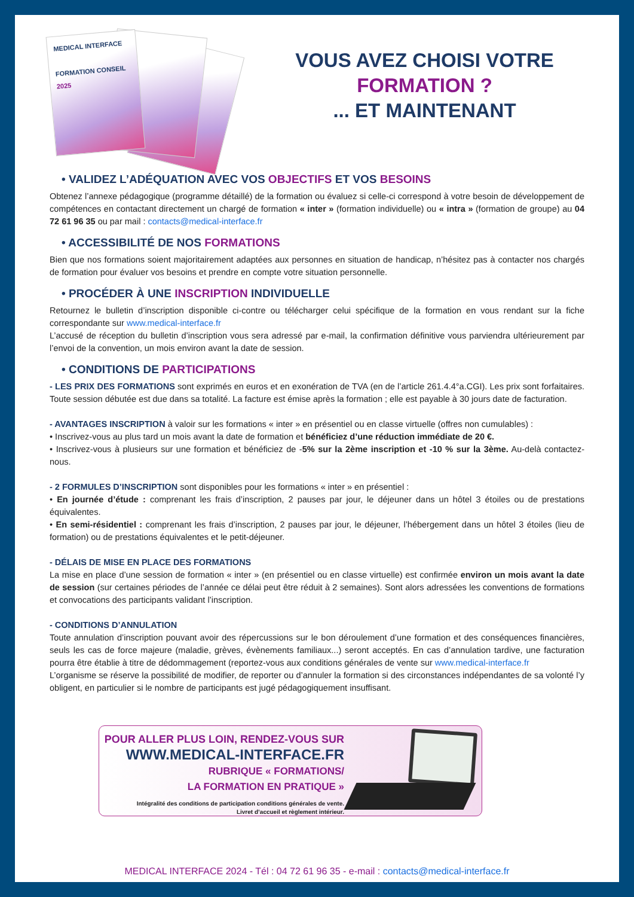MEDICAL INTERFACE
FORMATION CONSEIL
2025
VOUS AVEZ CHOISI VOTRE
FORMATION ?
... ET MAINTENANT
• VALIDEZ L’ADÉQUATION AVEC VOS OBJECTIFS ET VOS BESOINS
Obtenez l’annexe pédagogique (programme détaillé) de la formation ou évaluez si celle-ci correspond à votre besoin de développement de compétences en contactant directement un chargé de formation « inter » (formation individuelle) ou « intra » (formation de groupe) au 04 72 61 96 35 ou par mail : contacts@medical-interface.fr
• ACCESSIBILITÉ DE NOS FORMATIONS
Bien que nos formations soient majoritairement adaptées aux personnes en situation de handicap, n’hésitez pas à contacter nos chargés de formation pour évaluer vos besoins et prendre en compte votre situation personnelle.
• PROCÉDER À UNE INSCRIPTION INDIVIDUELLE
Retournez le bulletin d’inscription disponible ci-contre ou télécharger celui spécifique de la formation en vous rendant sur la fiche correspondante sur www.medical-interface.fr
L’accusé de réception du bulletin d’inscription vous sera adressé par e-mail, la confirmation définitive vous parviendra ultérieurement par l’envoi de la convention, un mois environ avant la date de session.
• CONDITIONS DE PARTICIPATIONS
- LES PRIX DES FORMATIONS sont exprimés en euros et en exonération de TVA (en de l’article 261.4.4°a.CGI). Les prix sont forfaitaires. Toute session débutée est due dans sa totalité. La facture est émise après la formation ; elle est payable à 30 jours date de facturation.
- AVANTAGES INSCRIPTION à valoir sur les formations « inter » en présentiel ou en classe virtuelle (offres non cumulables) :
• Inscrivez-vous au plus tard un mois avant la date de formation et bénéficiez d’une réduction immédiate de 20 €.
• Inscrivez-vous à plusieurs sur une formation et bénéficiez de -5% sur la 2ème inscription et -10 % sur la 3ème. Au-delà contactez-nous.
- 2 FORMULES D’INSCRIPTION sont disponibles pour les formations « inter » en présentiel :
• En journée d’étude : comprenant les frais d’inscription, 2 pauses par jour, le déjeuner dans un hôtel 3 étoiles ou de prestations équivalentes.
• En semi-résidentiel : comprenant les frais d’inscription, 2 pauses par jour, le déjeuner, l’hébergement dans un hôtel 3 étoiles (lieu de formation) ou de prestations équivalentes et le petit-déjeuner.
- DÉLAIS DE MISE EN PLACE DES FORMATIONS
La mise en place d’une session de formation « inter » (en présentiel ou en classe virtuelle) est confirmée environ un mois avant la date de session (sur certaines périodes de l’année ce délai peut être réduit à 2 semaines). Sont alors adressées les conventions de formations et convocations des participants validant l’inscription.
- CONDITIONS D’ANNULATION
Toute annulation d’inscription pouvant avoir des répercussions sur le bon déroulement d’une formation et des conséquences financières, seuls les cas de force majeure (maladie, grèves, évènements familiaux...) seront acceptés. En cas d’annulation tardive, une facturation pourra être établie à titre de dédommagement (reportez-vous aux conditions générales de vente sur www.medical-interface.fr
L’organisme se réserve la possibilité de modifier, de reporter ou d’annuler la formation si des circonstances indépendantes de sa volonté l’y obligent, en particulier si le nombre de participants est jugé pédagogiquement insuffisant.
POUR ALLER PLUS LOIN, RENDEZ-VOUS SUR
WWW.MEDICAL-INTERFACE.FR
RUBRIQUE « FORMATIONS/
LA FORMATION EN PRATIQUE »
Intégralité des conditions de participation conditions générales de vente.
Livret d’accueil et règlement intérieur.
MEDICAL INTERFACE 2024 - Tél : 04 72 61 96 35 - e-mail : contacts@medical-interface.fr